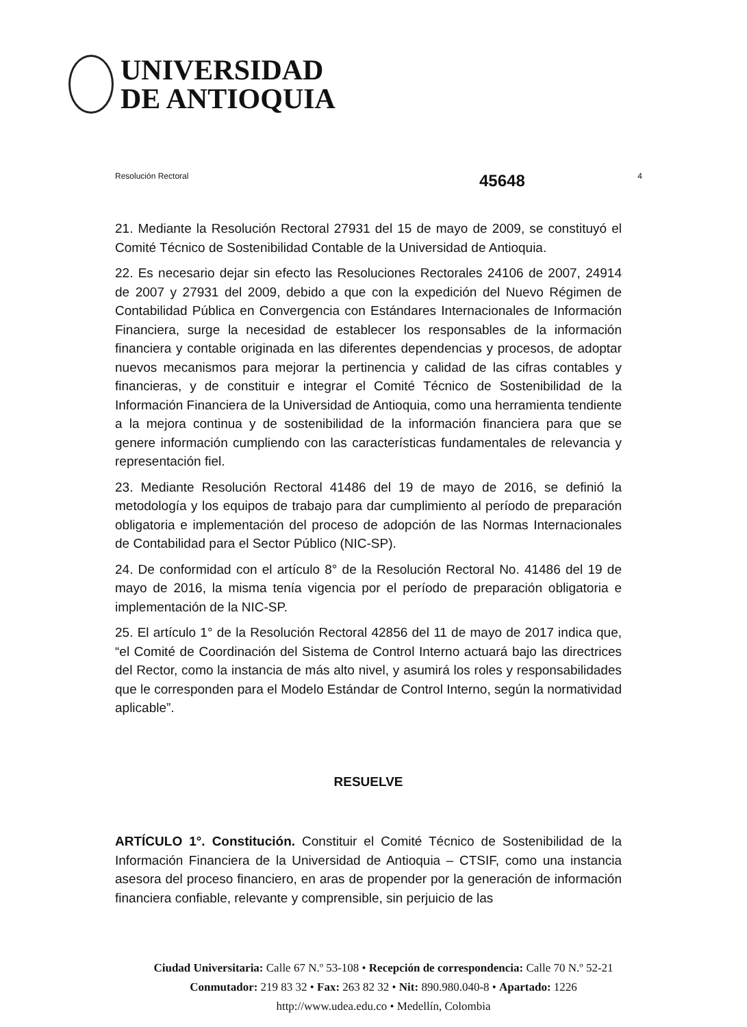UNIVERSIDAD
DE ANTIOQUIA
45648
Resolución Rectoral 4
21. Mediante la Resolución Rectoral 27931 del 15 de mayo de 2009, se constituyó el Comité Técnico de Sostenibilidad Contable de la Universidad de Antioquia.
22. Es necesario dejar sin efecto las Resoluciones Rectorales 24106 de 2007, 24914 de 2007 y 27931 del 2009, debido a que con la expedición del Nuevo Régimen de Contabilidad Pública en Convergencia con Estándares Internacionales de Información Financiera, surge la necesidad de establecer los responsables de la información financiera y contable originada en las diferentes dependencias y procesos, de adoptar nuevos mecanismos para mejorar la pertinencia y calidad de las cifras contables y financieras, y de constituir e integrar el Comité Técnico de Sostenibilidad de la Información Financiera de la Universidad de Antioquia, como una herramienta tendiente a la mejora continua y de sostenibilidad de la información financiera para que se genere información cumpliendo con las características fundamentales de relevancia y representación fiel.
23. Mediante Resolución Rectoral 41486 del 19 de mayo de 2016, se definió la metodología y los equipos de trabajo para dar cumplimiento al período de preparación obligatoria e implementación del proceso de adopción de las Normas Internacionales de Contabilidad para el Sector Público (NIC-SP).
24. De conformidad con el artículo 8° de la Resolución Rectoral No. 41486 del 19 de mayo de 2016, la misma tenía vigencia por el período de preparación obligatoria e implementación de la NIC-SP.
25. El artículo 1° de la Resolución Rectoral 42856 del 11 de mayo de 2017 indica que, “el Comité de Coordinación del Sistema de Control Interno actuará bajo las directrices del Rector, como la instancia de más alto nivel, y asumirá los roles y responsabilidades que le corresponden para el Modelo Estándar de Control Interno, según la normatividad aplicable”.
RESUELVE
ARTÍCULO 1°. Constitución. Constituir el Comité Técnico de Sostenibilidad de la Información Financiera de la Universidad de Antioquia – CTSIF, como una instancia asesora del proceso financiero, en aras de propender por la generación de información financiera confiable, relevante y comprensible, sin perjuicio de las
Ciudad Universitaria: Calle 67 N.º 53-108 • Recepción de correspondencia: Calle 70 N.º 52-21
Conmutador: 219 83 32 • Fax: 263 82 32 • Nit: 890.980.040-8 • Apartado: 1226
http://www.udea.edu.co • Medellín, Colombia